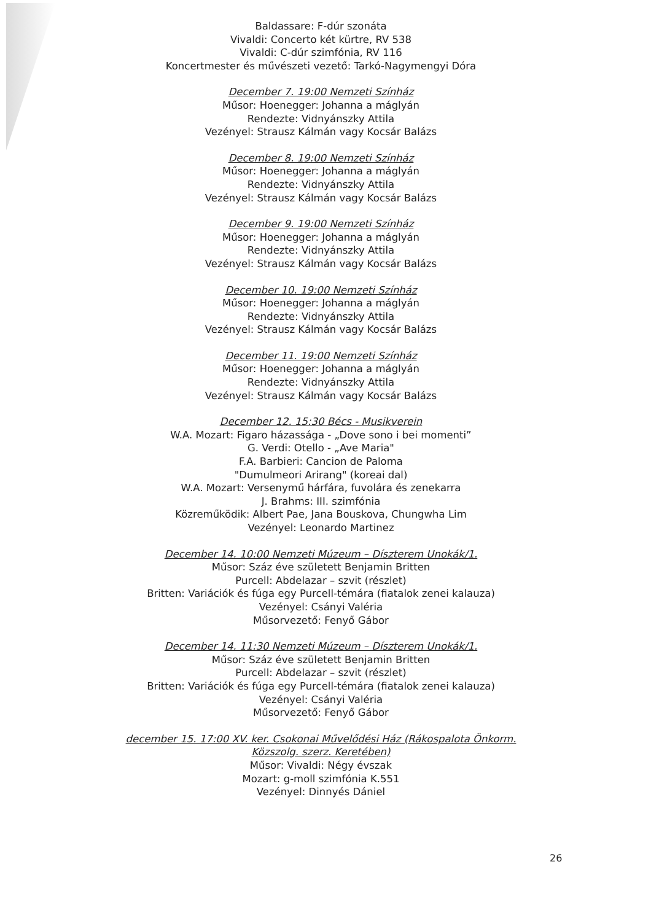Baldassare: F-dúr szonáta
Vivaldi: Concerto két kürtre, RV 538
Vivaldi: C-dúr szimfónia, RV 116
Koncertmester és művészeti vezető: Tarkó-Nagymengyi Dóra
December 7. 19:00 Nemzeti Színház
Műsor: Hoenegger: Johanna a máglyán
Rendezte: Vidnyánszky Attila
Vezényel: Strausz Kálmán vagy Kocsár Balázs
December 8. 19:00 Nemzeti Színház
Műsor: Hoenegger: Johanna a máglyán
Rendezte: Vidnyánszky Attila
Vezényel: Strausz Kálmán vagy Kocsár Balázs
December 9. 19:00 Nemzeti Színház
Műsor: Hoenegger: Johanna a máglyán
Rendezte: Vidnyánszky Attila
Vezényel: Strausz Kálmán vagy Kocsár Balázs
December 10. 19:00 Nemzeti Színház
Műsor: Hoenegger: Johanna a máglyán
Rendezte: Vidnyánszky Attila
Vezényel: Strausz Kálmán vagy Kocsár Balázs
December 11. 19:00 Nemzeti Színház
Műsor: Hoenegger: Johanna a máglyán
Rendezte: Vidnyánszky Attila
Vezényel: Strausz Kálmán vagy Kocsár Balázs
December 12. 15:30 Bécs - Musikverein
W.A. Mozart: Figaro házassága - „Dove sono i bei momenti”
G. Verdi: Otello - „Ave Maria"
F.A. Barbieri: Cancion de Paloma
"Dumulmeori Arirang" (koreai dal)
W.A. Mozart: Versenymű hárfára, fuvolára és zenekarra
J. Brahms: III. szimfónia
Közreműködik: Albert Pae, Jana Bouskova, Chungwha Lim
Vezényel: Leonardo Martinez
December 14. 10:00 Nemzeti Múzeum – Díszterem Unokák/1.
Műsor: Száz éve született Benjamin Britten
Purcell: Abdelazar – szvit (részlet)
Britten: Variációk és fúga egy Purcell-témára (fiatalok zenei kalauza)
Vezényel: Csányi Valéria
Műsorvezető: Fenyő Gábor
December 14. 11:30 Nemzeti Múzeum – Díszterem Unokák/1.
Műsor: Száz éve született Benjamin Britten
Purcell: Abdelazar – szvit (részlet)
Britten: Variációk és fúga egy Purcell-témára (fiatalok zenei kalauza)
Vezényel: Csányi Valéria
Műsorvezető: Fenyő Gábor
december 15. 17:00 XV. ker. Csokonai Művelődési Ház (Rákospalota Önkorm.
Közszolg. szerz. Keretében)
Műsor: Vivaldi: Négy évszak
Mozart: g-moll szimfónia K.551
Vezényel: Dinnyés Dániel
26